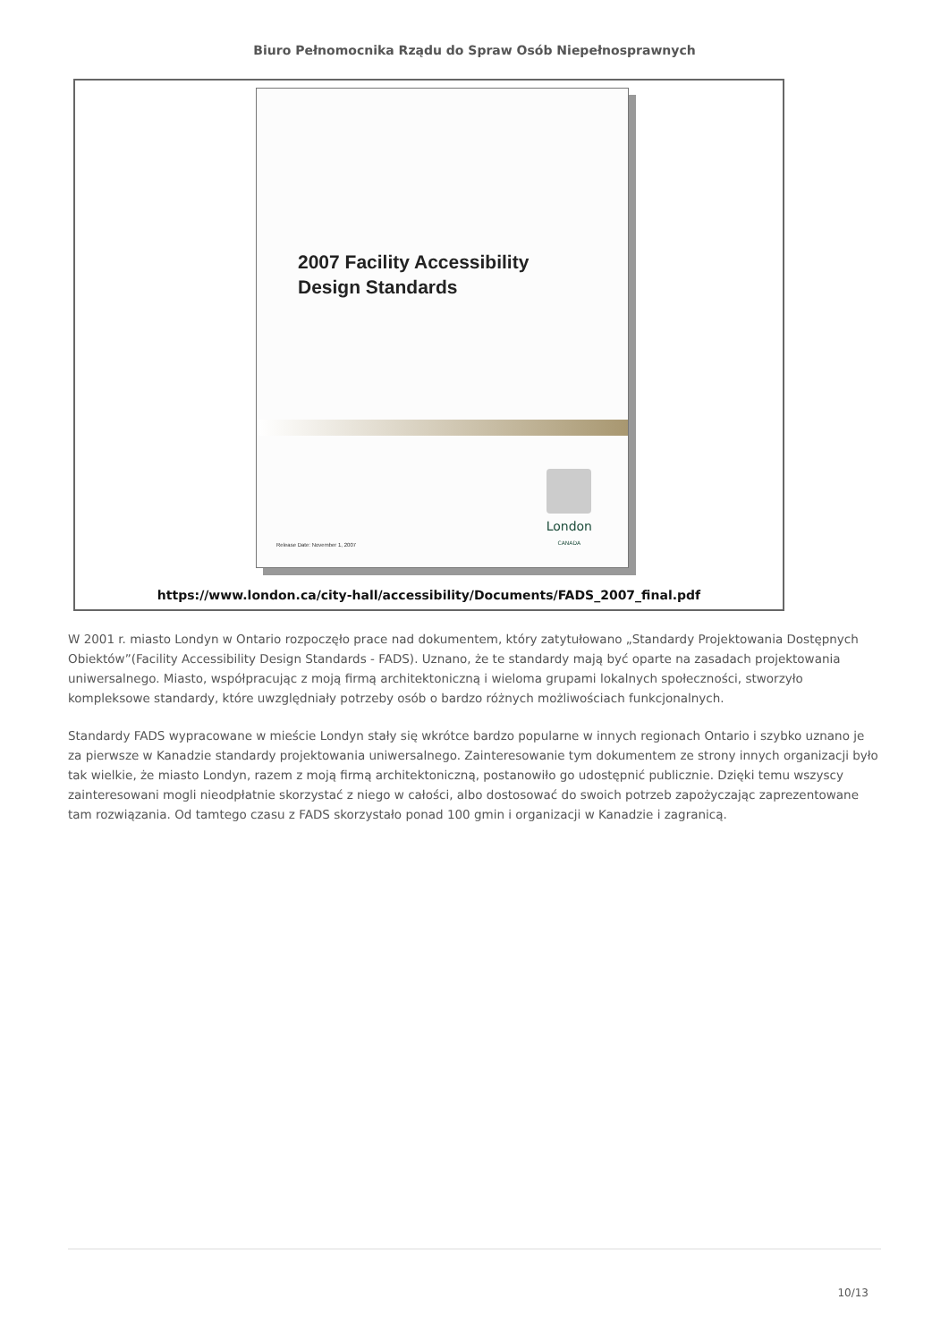Biuro Pełnomocnika Rządu do Spraw Osób Niepełnosprawnych
2007 Facility Accessibility
Design Standards
Release Date: November 1, 2007
London
CANADA
https://www.london.ca/city-hall/accessibility/Documents/FADS_2007_final.pdf
W 2001 r. miasto Londyn w Ontario rozpoczęło prace nad dokumentem, który zatytułowano „Standardy Projektowania Dostępnych Obiektów”(Facility Accessibility Design Standards - FADS). Uznano, że te standardy mają być oparte na zasadach projektowania uniwersalnego. Miasto, współpracując z moją firmą architektoniczną i wieloma grupami lokalnych społeczności, stworzyło kompleksowe standardy, które uwzględniały potrzeby osób o bardzo różnych możliwościach funkcjonalnych.
Standardy FADS wypracowane w mieście Londyn stały się wkrótce bardzo popularne w innych regionach Ontario i szybko uznano je za pierwsze w Kanadzie standardy projektowania uniwersalnego. Zainteresowanie tym dokumentem ze strony innych organizacji było tak wielkie, że miasto Londyn, razem z moją firmą architektoniczną, postanowiło go udostępnić publicznie. Dzięki temu wszyscy zainteresowani mogli nieodpłatnie skorzystać z niego w całości, albo dostosować do swoich potrzeb zapożyczając zaprezentowane tam rozwiązania. Od tamtego czasu z FADS skorzystało ponad 100 gmin i organizacji w Kanadzie i zagranicą.
10/13